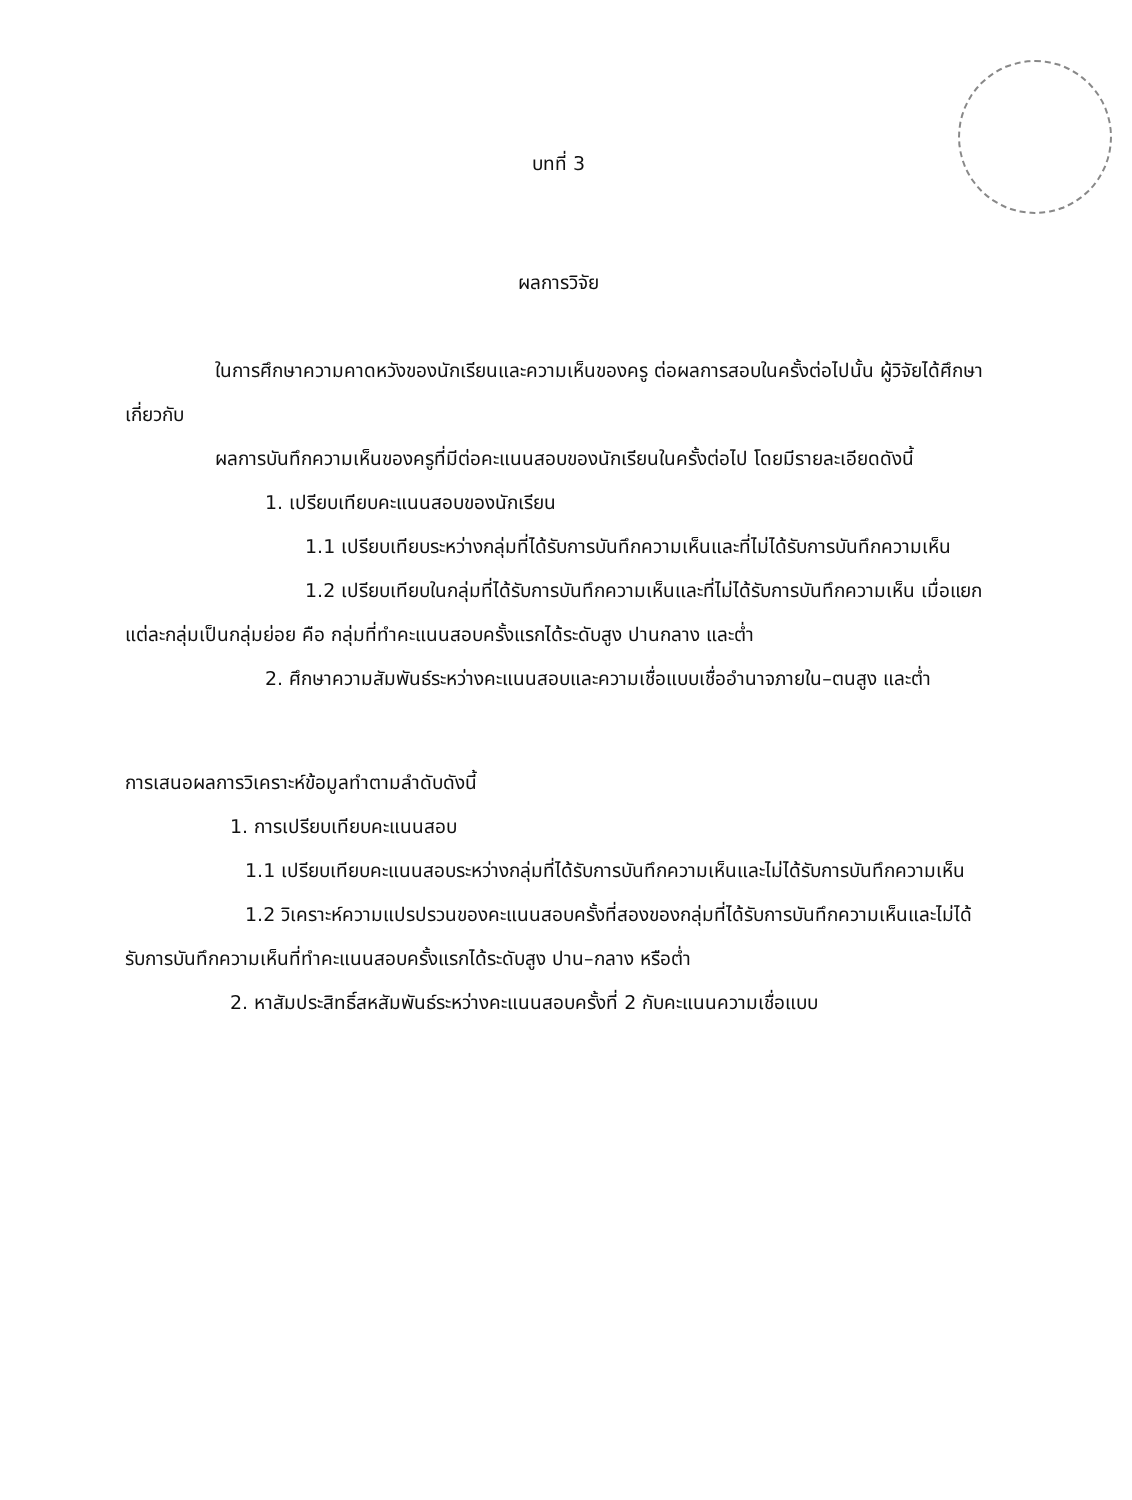บทที่ 3
ผลการวิจัย
ในการศึกษาความคาดหวังของนักเรียนและความเห็นของครู ต่อผลการสอบในครั้งต่อไปนั้น ผู้วิจัยได้ศึกษาเกี่ยวกับ
ผลการบันทึกความเห็นของครูที่มีต่อคะแนนสอบของนักเรียนในครั้งต่อไป โดยมีรายละเอียดดังนี้
1. เปรียบเทียบคะแนนสอบของนักเรียน
1.1 เปรียบเทียบระหว่างกลุ่มที่ได้รับการบันทึกความเห็นและที่ไม่ได้รับการบันทึกความเห็น
1.2 เปรียบเทียบในกลุ่มที่ได้รับการบันทึกความเห็นและที่ไม่ได้รับการบันทึกความเห็น เมื่อแยกแต่ละกลุ่มเป็นกลุ่มย่อย คือ กลุ่มที่ทำคะแนนสอบครั้งแรกได้ระดับสูง ปานกลาง และต่ำ
2. ศึกษาความสัมพันธ์ระหว่างคะแนนสอบและความเชื่อแบบเชื่ออำนาจภายใน–ตนสูง และต่ำ
การเสนอผลการวิเคราะห์ข้อมูลทำตามลำดับดังนี้
1. การเปรียบเทียบคะแนนสอบ
1.1 เปรียบเทียบคะแนนสอบระหว่างกลุ่มที่ได้รับการบันทึกความเห็นและไม่ได้รับการบันทึกความเห็น
1.2 วิเคราะห์ความแปรปรวนของคะแนนสอบครั้งที่สองของกลุ่มที่ได้รับการบันทึกความเห็นและไม่ได้รับการบันทึกความเห็นที่ทำคะแนนสอบครั้งแรกได้ระดับสูง ปาน–กลาง หรือต่ำ
2. หาสัมประสิทธิ์สหสัมพันธ์ระหว่างคะแนนสอบครั้งที่ 2 กับคะแนนความเชื่อแบบ